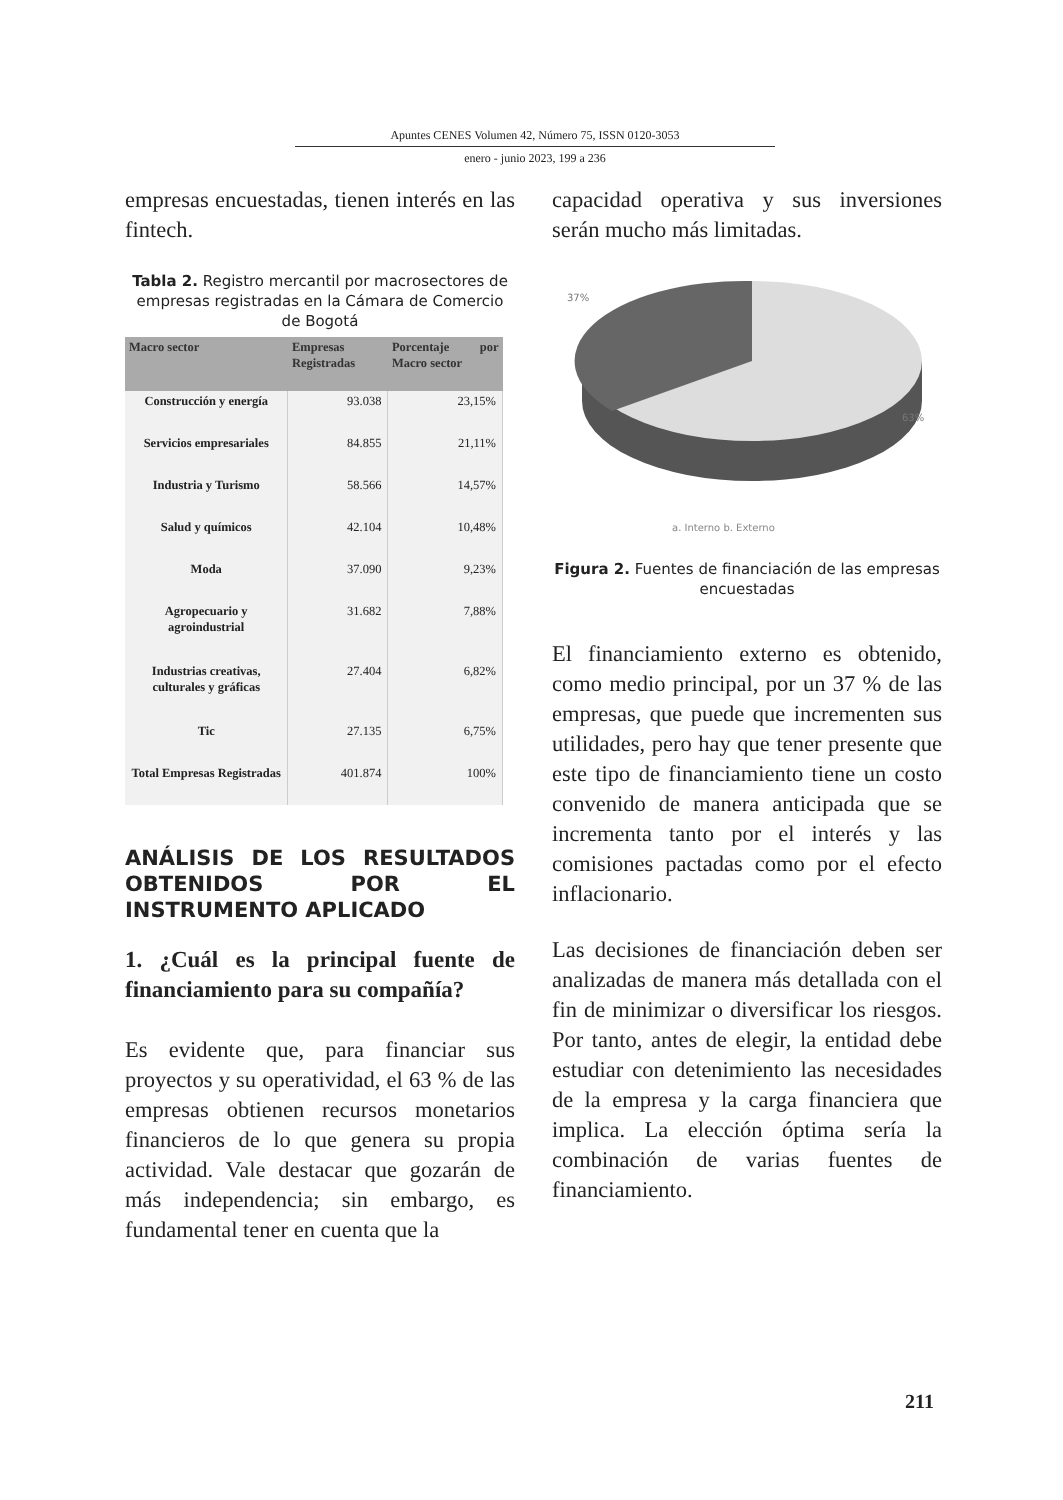Apuntes CENES Volumen 42, Número 75, ISSN 0120-3053
enero - junio 2023, 199 a 236
empresas encuestadas, tienen interés en las fintech.
Tabla 2. Registro mercantil por macrosectores de empresas registradas en la Cámara de Comercio de Bogotá
| Macro sector | Empresas Registradas | Porcentaje por Macro sector |
| --- | --- | --- |
| Construcción y energía | 93.038 | 23,15% |
| Servicios empresariales | 84.855 | 21,11% |
| Industria y Turismo | 58.566 | 14,57% |
| Salud y químicos | 42.104 | 10,48% |
| Moda | 37.090 | 9,23% |
| Agropecuario y agroindustrial | 31.682 | 7,88% |
| Industrias creativas, culturales y gráficas | 27.404 | 6,82% |
| Tic | 27.135 | 6,75% |
| Total Empresas Registradas | 401.874 | 100% |
ANÁLISIS DE LOS RESULTADOS OBTENIDOS POR EL INSTRUMENTO APLICADO
1. ¿Cuál es la principal fuente de financiamiento para su compañía?
Es evidente que, para financiar sus proyectos y su operatividad, el 63 % de las empresas obtienen recursos monetarios financieros de lo que genera su propia actividad. Vale destacar que gozarán de más independencia; sin embargo, es fundamental tener en cuenta que la
capacidad operativa y sus inversiones serán mucho más limitadas.
37%
63%
a. Interno b. Externo
Figura 2. Fuentes de financiación de las empresas encuestadas
El financiamiento externo es obtenido, como medio principal, por un 37 % de las empresas, que puede que incrementen sus utilidades, pero hay que tener presente que este tipo de financiamiento tiene un costo convenido de manera anticipada que se incrementa tanto por el interés y las comisiones pactadas como por el efecto inflacionario.
Las decisiones de financiación deben ser analizadas de manera más detallada con el fin de minimizar o diversificar los riesgos. Por tanto, antes de elegir, la entidad debe estudiar con detenimiento las necesidades de la empresa y la carga financiera que implica. La elección óptima sería la combinación de varias fuentes de financiamiento.
211